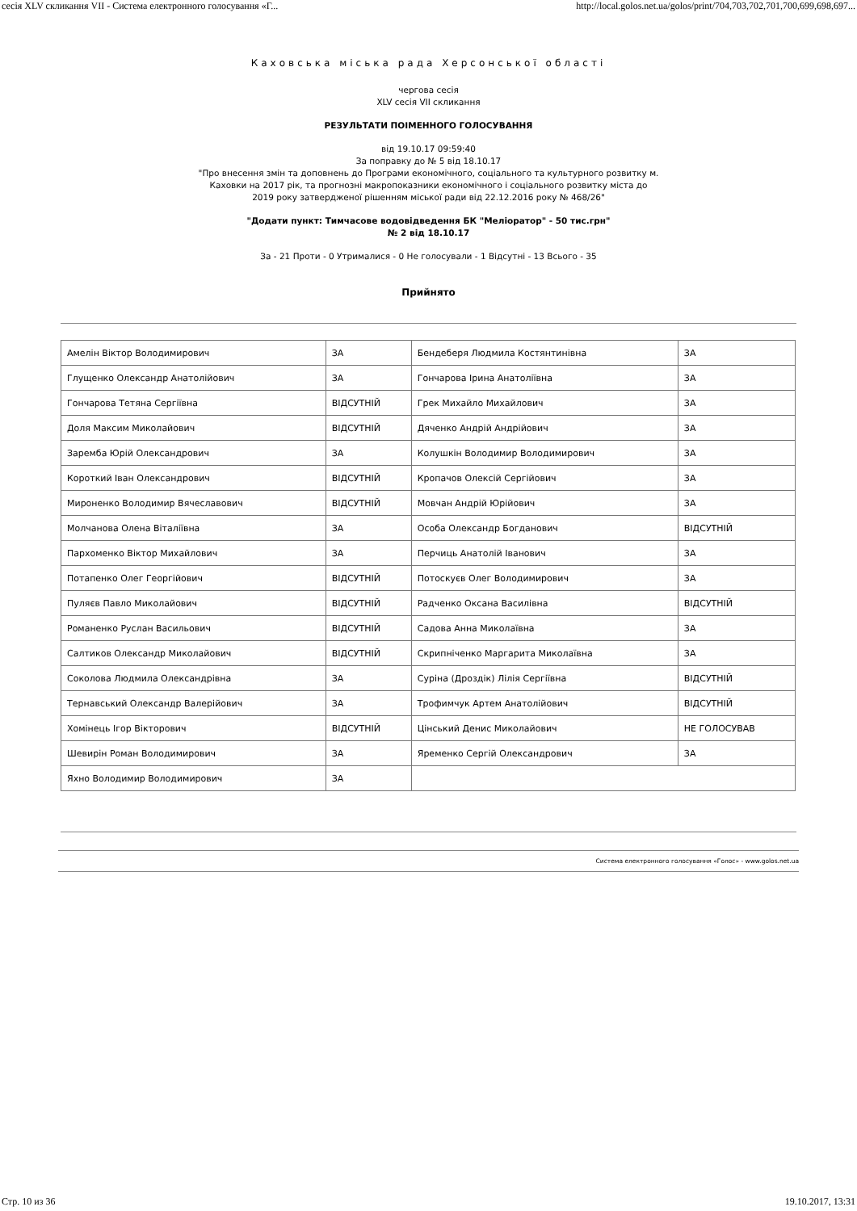сесія XLV скликання VII - Система електронного голосування «Г... http://local.golos.net.ua/golos/print/704,703,702,701,700,699,698,697...
Каховська міська рада Херсонської області
чергова сесія
XLV сесія VII скликання
РЕЗУЛЬТАТИ ПОІМЕННОГО ГОЛОСУВАННЯ
від 19.10.17 09:59:40
За поправку до № 5 від 18.10.17
"Про внесення змін та доповнень до Програми економічного, соціального та культурного розвитку м.
Каховки на 2017 рік, та прогнозні макропоказники економічного і соціального розвитку міста до
2019 року затвердженої рішенням міської ради від 22.12.2016 року № 468/26"
"Додати пункт: Тимчасове водовідведення БК "Меліоратор" - 50 тис.грн"
№ 2 від 18.10.17
За - 21 Проти - 0 Утрималися - 0 Не голосували - 1 Відсутні - 13 Всього - 35
Прийнято
| Амелін Віктор Володимирович | ЗА | Бендеберя Людмила Костянтинівна | ЗА |
| Глущенко Олександр Анатолійович | ЗА | Гончарова Ірина Анатоліївна | ЗА |
| Гончарова Тетяна Сергіївна | ВІДСУТНІЙ | Грек Михайло Михайлович | ЗА |
| Доля Максим Миколайович | ВІДСУТНІЙ | Дяченко Андрій Андрійович | ЗА |
| Заремба Юрій Олександрович | ЗА | Колушкін Володимир Володимирович | ЗА |
| Короткий Іван Олександрович | ВІДСУТНІЙ | Кропачов Олексій Сергійович | ЗА |
| Мироненко Володимир Вячеславович | ВІДСУТНІЙ | Мовчан Андрій Юрійович | ЗА |
| Молчанова Олена Віталіївна | ЗА | Особа Олександр Богданович | ВІДСУТНІЙ |
| Пархоменко Віктор Михайлович | ЗА | Перчиць Анатолій Іванович | ЗА |
| Потапенко Олег Георгійович | ВІДСУТНІЙ | Потоскуєв Олег Володимирович | ЗА |
| Пуляєв Павло Миколайович | ВІДСУТНІЙ | Радченко Оксана Василівна | ВІДСУТНІЙ |
| Романенко Руслан Васильович | ВІДСУТНІЙ | Садова Анна Миколаївна | ЗА |
| Салтиков Олександр Миколайович | ВІДСУТНІЙ | Скрипніченко Маргарита Миколаївна | ЗА |
| Соколова Людмила Олександрівна | ЗА | Суріна (Дроздік) Лілія Сергіївна | ВІДСУТНІЙ |
| Тернавський Олександр Валерійович | ЗА | Трофимчук Артем Анатолійович | ВІДСУТНІЙ |
| Хомінець Ігор Вікторович | ВІДСУТНІЙ | Цінський Денис Миколайович | НЕ ГОЛОСУВАВ |
| Шевирін Роман Володимирович | ЗА | Яременко Сергій Олександрович | ЗА |
| Яхно Володимир Володимирович | ЗА | | |
Система електронного голосування «Голос» - www.golos.net.ua
Стр. 10 из 36 19.10.2017, 13:31